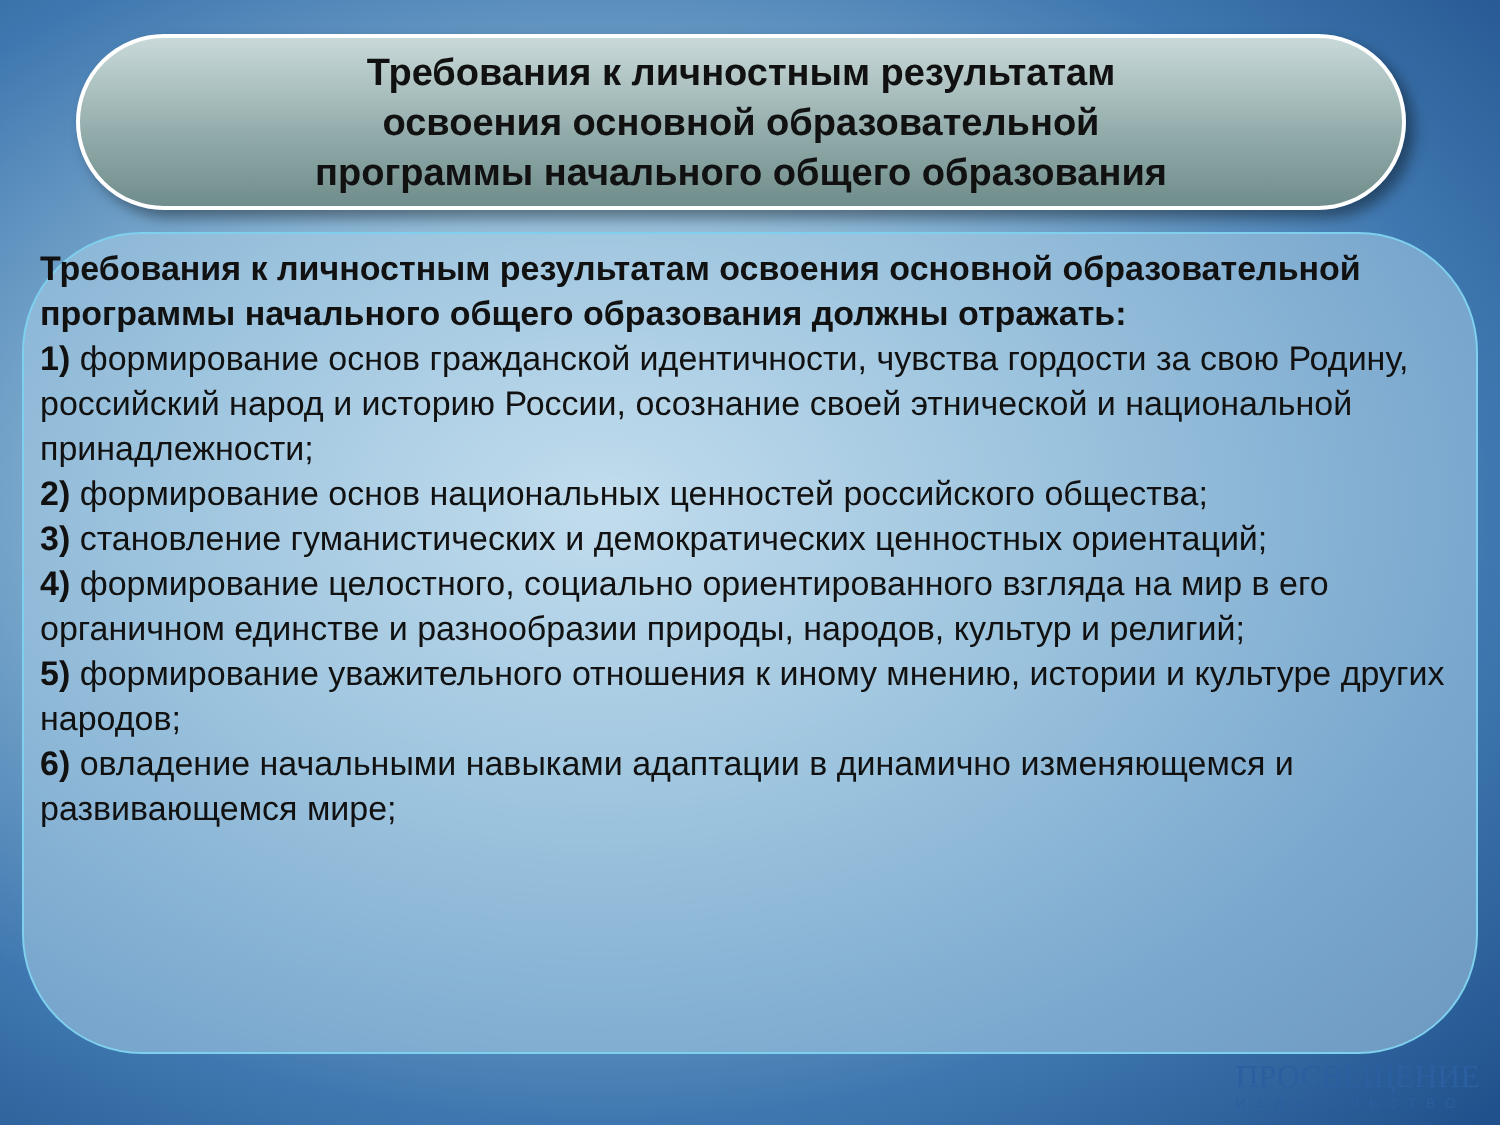Требования к личностным результатам
освоения основной образовательной
программы начального общего образования
Требования к личностным результатам освоения основной образовательной программы начального общего образования должны отражать:
1) формирование основ гражданской идентичности, чувства гордости за свою Родину, российский народ и историю России, осознание своей этнической и национальной принадлежности;
2) формирование основ национальных ценностей российского общества;
3) становление гуманистических и демократических ценностных ориентаций;
4) формирование целостного, социально ориентированного взгляда на мир в его органичном единстве и разнообразии природы, народов, культур и религий;
5) формирование уважительного отношения к иному мнению, истории и культуре других народов;
6) овладение начальными навыками адаптации в динамично изменяющемся и развивающемся мире;
ПРОСВЕЩЕНИЕ
ИЗДАТЕЛЬСТВО